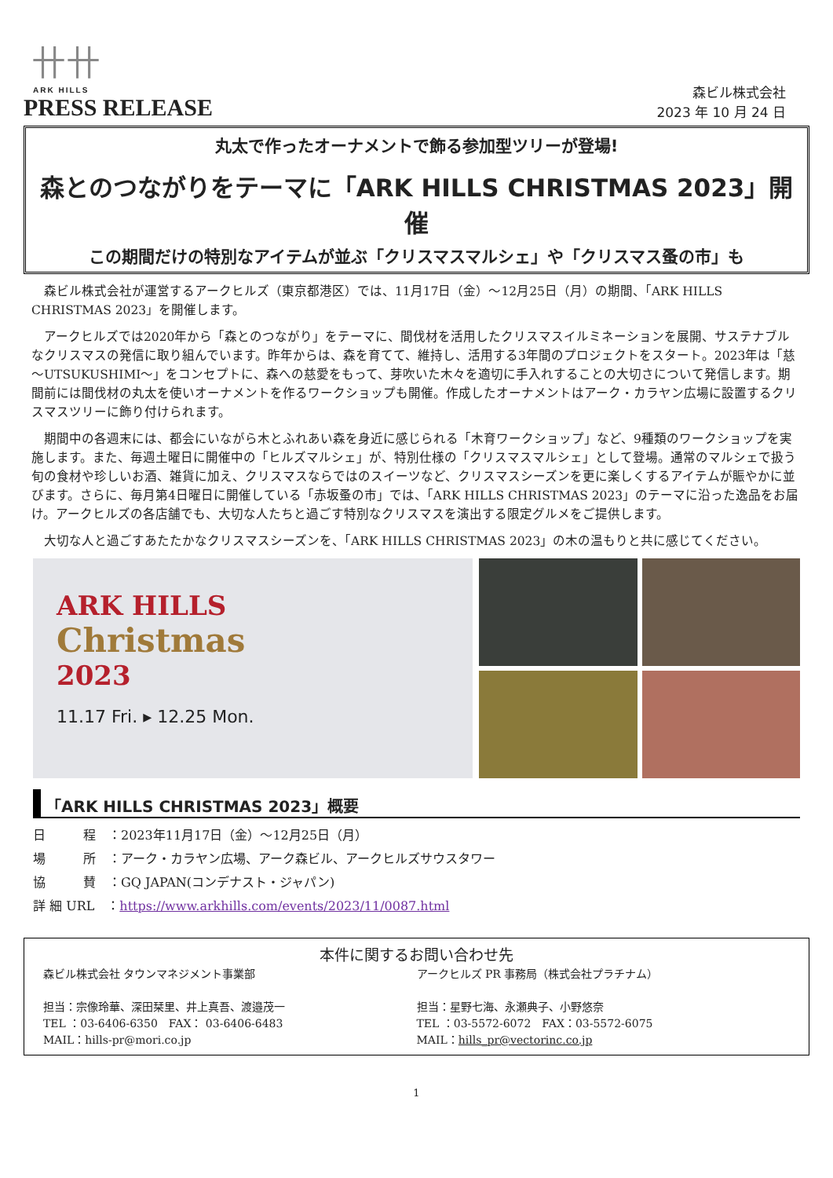卄卄
ARK HILLS
PRESS RELEASE
森ビル株式会社
2023 年 10 月 24 日
丸太で作ったオーナメントで飾る参加型ツリーが登場!
森とのつながりをテーマに「ARK HILLS CHRISTMAS 2023」開催
この期間だけの特別なアイテムが並ぶ「クリスマスマルシェ」や「クリスマス蚤の市」も
　森ビル株式会社が運営するアークヒルズ（東京都港区）では、11月17日（金）～12月25日（月）の期間、「ARK HILLS CHRISTMAS 2023」を開催します。
　アークヒルズでは2020年から「森とのつながり」をテーマに、間伐材を活用したクリスマスイルミネーションを展開、サステナブルなクリスマスの発信に取り組んでいます。昨年からは、森を育てて、維持し、活用する3年間のプロジェクトをスタート。2023年は「慈～UTSUKUSHIMI～」をコンセプトに、森への慈愛をもって、芽吹いた木々を適切に手入れすることの大切さについて発信します。期間前には間伐材の丸太を使いオーナメントを作るワークショップも開催。作成したオーナメントはアーク・カラヤン広場に設置するクリスマスツリーに飾り付けられます。
　期間中の各週末には、都会にいながら木とふれあい森を身近に感じられる「木育ワークショップ」など、9種類のワークショップを実施します。また、毎週土曜日に開催中の「ヒルズマルシェ」が、特別仕様の「クリスマスマルシェ」として登場。通常のマルシェで扱う旬の食材や珍しいお酒、雑貨に加え、クリスマスならではのスイーツなど、クリスマスシーズンを更に楽しくするアイテムが賑やかに並びます。さらに、毎月第4日曜日に開催している「赤坂蚤の市」では、「ARK HILLS CHRISTMAS 2023」のテーマに沿った逸品をお届け。アークヒルズの各店舗でも、大切な人たちと過ごす特別なクリスマスを演出する限定グルメをご提供します。
　大切な人と過ごすあたたかなクリスマスシーズンを、「ARK HILLS CHRISTMAS 2023」の木の温もりと共に感じてください。
ARK HILLS
Christmas
2023
11.17 Fri. ▸ 12.25 Mon.
「ARK HILLS CHRISTMAS 2023」概要
日　　　程　：2023年11月17日（金）～12月25日（月）
場　　　所　：アーク・カラヤン広場、アーク森ビル、アークヒルズサウスタワー
協　　　賛　：GQ JAPAN(コンデナスト・ジャパン)
詳 細 URL　：https://www.arkhills.com/events/2023/11/0087.html
本件に関するお問い合わせ先
森ビル株式会社 タウンマネジメント事業部
担当：宗像玲華、深田栞里、井上真吾、渡邉茂一
TEL ：03-6406-6350　FAX： 03-6406-6483
MAIL：hills-pr@mori.co.jp
アークヒルズ PR 事務局（株式会社プラチナム）
担当：星野七海、永瀬典子、小野悠奈
TEL ：03-5572-6072　FAX：03-5572-6075
MAIL：hills_pr@vectorinc.co.jp
1